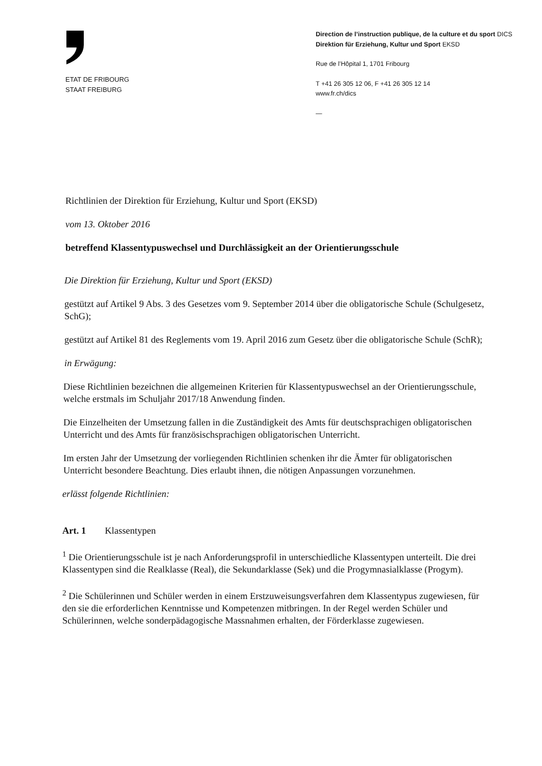ETAT DE FRIBOURG
STAAT FREIBURG
Direction de l’instruction publique, de la culture et du sport DICS
Direktion für Erziehung, Kultur und Sport EKSD
Rue de l’Hôpital 1, 1701 Fribourg
T +41 26 305 12 06, F +41 26 305 12 14
www.fr.ch/dics
—
Richtlinien der Direktion für Erziehung, Kultur und Sport (EKSD)
vom 13. Oktober 2016
betreffend Klassentypuswechsel und Durchlässigkeit an der Orientierungsschule
Die Direktion für Erziehung, Kultur und Sport (EKSD)
gestützt auf Artikel 9 Abs. 3 des Gesetzes vom 9. September 2014 über die obligatorische Schule (Schulgesetz, SchG);
gestützt auf Artikel 81 des Reglements vom 19. April 2016 zum Gesetz über die obligatorische Schule (SchR);
in Erwägung:
Diese Richtlinien bezeichnen die allgemeinen Kriterien für Klassentypuswechsel an der Orientierungsschule, welche erstmals im Schuljahr 2017/18 Anwendung finden.
Die Einzelheiten der Umsetzung fallen in die Zuständigkeit des Amts für deutschsprachigen obligatorischen Unterricht und des Amts für französischsprachigen obligatorischen Unterricht.
Im ersten Jahr der Umsetzung der vorliegenden Richtlinien schenken ihr die Ämter für obligatorischen Unterricht besondere Beachtung. Dies erlaubt ihnen, die nötigen Anpassungen vorzunehmen.
erlässt folgende Richtlinien:
Art. 1 Klassentypen
<sup>1</sup> Die Orientierungsschule ist je nach Anforderungsprofil in unterschiedliche Klassentypen unterteilt. Die drei Klassentypen sind die Realklasse (Real), die Sekundarklasse (Sek) und die Progymnasialklasse (Progym).
<sup>2</sup> Die Schülerinnen und Schüler werden in einem Erstzuweisungsverfahren dem Klassentypus zugewiesen, für den sie die erforderlichen Kenntnisse und Kompetenzen mitbringen. In der Regel werden Schüler und Schülerinnen, welche sonderpädagogische Massnahmen erhalten, der Förderklasse zugewiesen.